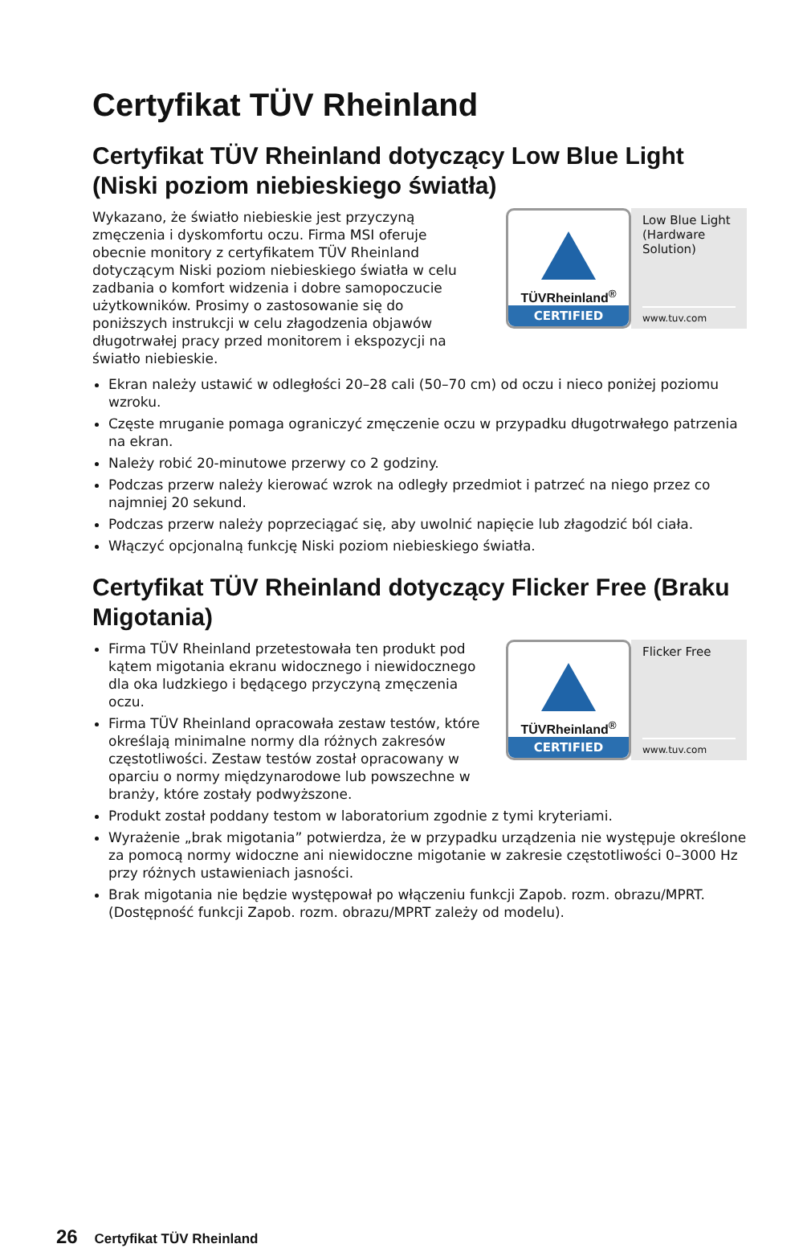Certyfikat TÜV Rheinland
Certyfikat TÜV Rheinland dotyczący Low Blue Light (Niski poziom niebieskiego światła)
TÜVRheinland<sup>®</sup>
CERTIFIED
Low Blue Light (Hardware Solution)
www.tuv.com
Wykazano, że światło niebieskie jest przyczyną zmęczenia i dyskomfortu oczu. Firma MSI oferuje obecnie monitory z certyfikatem TÜV Rheinland dotyczącym Niski poziom niebieskiego światła w celu zadbania o komfort widzenia i dobre samopoczucie użytkowników. Prosimy o zastosowanie się do poniższych instrukcji w celu złagodzenia objawów długotrwałej pracy przed monitorem i ekspozycji na światło niebieskie.
Ekran należy ustawić w odległości 20–28 cali (50–70 cm) od oczu i nieco poniżej poziomu wzroku.
Częste mruganie pomaga ograniczyć zmęczenie oczu w przypadku długotrwałego patrzenia na ekran.
Należy robić 20-minutowe przerwy co 2 godziny.
Podczas przerw należy kierować wzrok na odległy przedmiot i patrzeć na niego przez co najmniej 20 sekund.
Podczas przerw należy poprzeciągać się, aby uwolnić napięcie lub złagodzić ból ciała.
Włączyć opcjonalną funkcję Niski poziom niebieskiego światła.
Certyfikat TÜV Rheinland dotyczący Flicker Free (Braku Migotania)
TÜVRheinland<sup>®</sup>
CERTIFIED
Flicker Free
www.tuv.com
Firma TÜV Rheinland przetestowała ten produkt pod kątem migotania ekranu widocznego i niewidocznego dla oka ludzkiego i będącego przyczyną zmęczenia oczu.
Firma TÜV Rheinland opracowała zestaw testów, które określają minimalne normy dla różnych zakresów częstotliwości. Zestaw testów został opracowany w oparciu o normy międzynarodowe lub powszechne w branży, które zostały podwyższone.
Produkt został poddany testom w laboratorium zgodnie z tymi kryteriami.
Wyrażenie „brak migotania” potwierdza, że w przypadku urządzenia nie występuje określone za pomocą normy widoczne ani niewidoczne migotanie w zakresie częstotliwości 0–3000 Hz przy różnych ustawieniach jasności.
Brak migotania nie będzie występował po włączeniu funkcji Zapob. rozm. obrazu/MPRT. (Dostępność funkcji Zapob. rozm. obrazu/MPRT zależy od modelu).
26 Certyfikat TÜV Rheinland